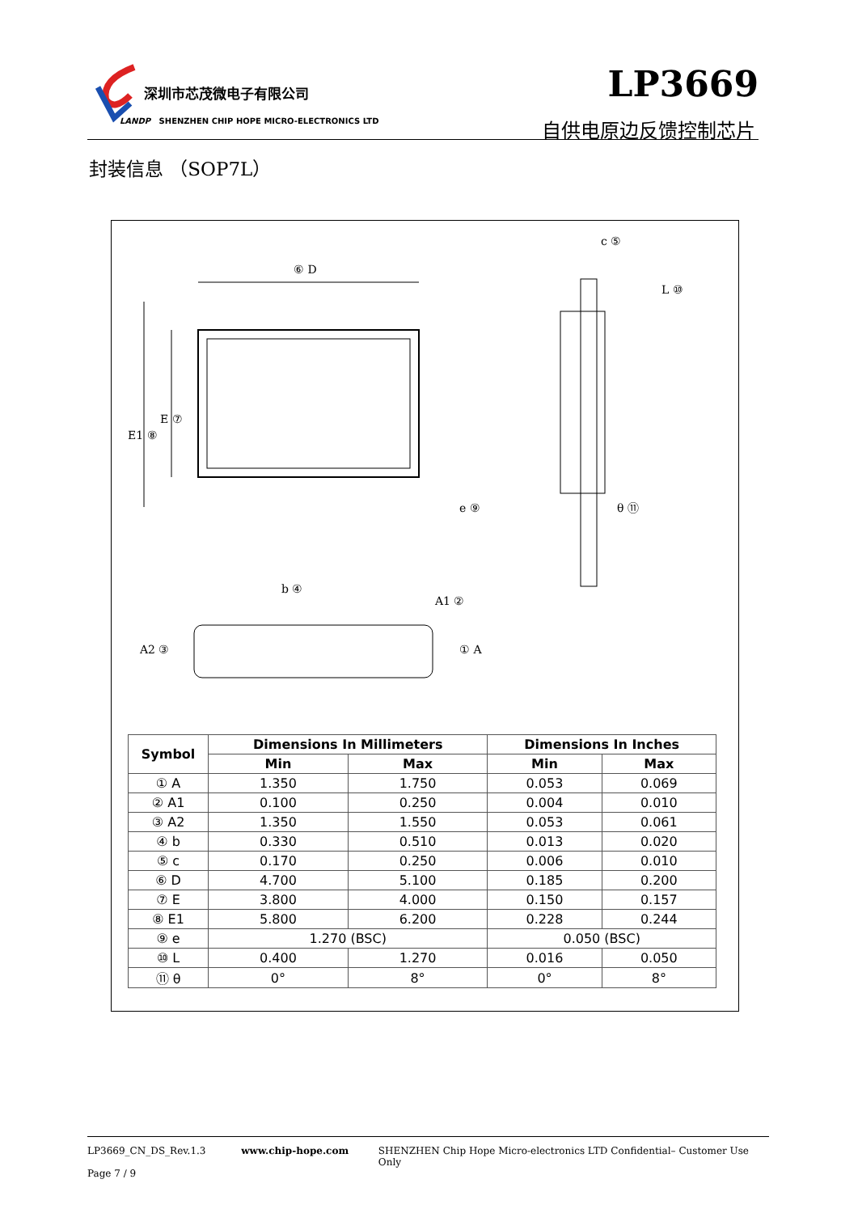深圳市芯茂微电子有限公司
LANDP SHENZHEN CHIP HOPE MICRO-ELECTRONICS LTD
LP3669
自供电原边反馈控制芯片
封装信息 （SOP7L）
⑥ D
e ⑨
c ⑤
L ⑩
θ ⑪
b ④
A1 ②
① A
A2 ③
E1 ⑧
E ⑦
| Symbol | Dimensions In Millimeters | | Dimensions In Inches | |
| --- | --- | --- | --- | --- |
| | Min | Max | Min | Max |
| ① A | 1.350 | 1.750 | 0.053 | 0.069 |
| ② A1 | 0.100 | 0.250 | 0.004 | 0.010 |
| ③ A2 | 1.350 | 1.550 | 0.053 | 0.061 |
| ④ b | 0.330 | 0.510 | 0.013 | 0.020 |
| ⑤ c | 0.170 | 0.250 | 0.006 | 0.010 |
| ⑥ D | 4.700 | 5.100 | 0.185 | 0.200 |
| ⑦ E | 3.800 | 4.000 | 0.150 | 0.157 |
| ⑧ E1 | 5.800 | 6.200 | 0.228 | 0.244 |
| ⑨ e | 1.270 (BSC) | | 0.050 (BSC) | |
| ⑩ L | 0.400 | 1.270 | 0.016 | 0.050 |
| ⑪ θ | 0° | 8° | 0° | 8° |
LP3669_CN_DS_Rev.1.3 www.chip-hope.com SHENZHEN Chip Hope Micro-electronics LTD Confidential– Customer Use Only
Page 7 / 9